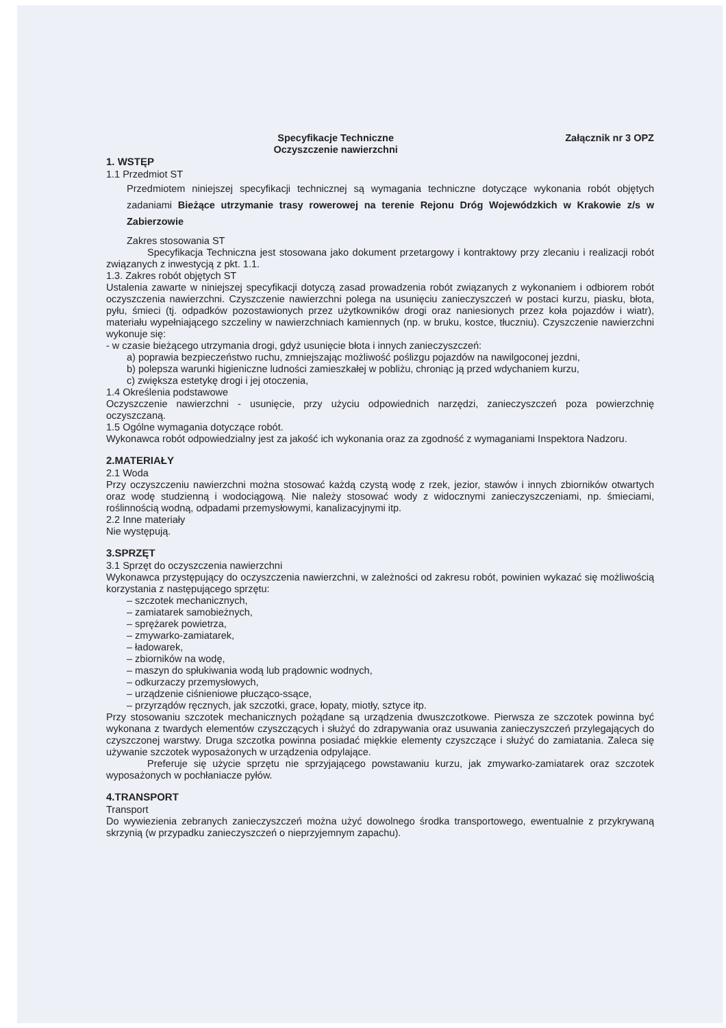Specyfikacje Techniczne
Oczyszczenie nawierzchni Załącznik nr 3 OPZ
1. WSTĘP
1.1 Przedmiot ST
Przedmiotem niniejszej specyfikacji technicznej są wymagania techniczne dotyczące wykonania robót objętych zadaniami Bieżące utrzymanie trasy rowerowej na terenie Rejonu Dróg Wojewódzkich w Krakowie z/s w Zabierzowie
Zakres stosowania ST
Specyfikacja Techniczna jest stosowana jako dokument przetargowy i kontraktowy przy zlecaniu i realizacji robót związanych z inwestycją z pkt. 1.1.
1.3. Zakres robót objętych ST
Ustalenia zawarte w niniejszej specyfikacji dotyczą zasad prowadzenia robót związanych z wykonaniem i odbiorem robót oczyszczenia nawierzchni. Czyszczenie nawierzchni polega na usunięciu zanieczyszczeń w postaci kurzu, piasku, błota, pyłu, śmieci (tj. odpadków pozostawionych przez użytkowników drogi oraz naniesionych przez koła pojazdów i wiatr), materiału wypełniającego szczeliny w nawierzchniach kamiennych (np. w bruku, kostce, tłuczniu). Czyszczenie nawierzchni wykonuje się:
- w czasie bieżącego utrzymania drogi, gdyż usunięcie błota i innych zanieczyszczeń:
a) poprawia bezpieczeństwo ruchu, zmniejszając możliwość poślizgu pojazdów na nawilgoconej jezdni,
b) polepsza warunki higieniczne ludności zamieszkałej w pobliżu, chroniąc ją przed wdychaniem kurzu,
c) zwiększa estetykę drogi i jej otoczenia,
1.4 Określenia podstawowe
Oczyszczenie nawierzchni - usunięcie, przy użyciu odpowiednich narzędzi, zanieczyszczeń poza powierzchnię oczyszczaną.
1.5 Ogólne wymagania dotyczące robót.
Wykonawca robót odpowiedzialny jest za jakość ich wykonania oraz za zgodność z wymaganiami Inspektora Nadzoru.
2.MATERIAŁY
2.1 Woda
Przy oczyszczeniu nawierzchni można stosować każdą czystą wodę z rzek, jezior, stawów i innych zbiorników otwartych oraz wodę studzienną i wodociągową. Nie należy stosować wody z widocznymi zanieczyszczeniami, np. śmieciami, roślinnością wodną, odpadami przemysłowymi, kanalizacyjnymi itp.
2.2 Inne materiały
Nie występują.
3.SPRZĘT
3.1 Sprzęt do oczyszczenia nawierzchni
Wykonawca przystępujący do oczyszczenia nawierzchni, w zależności od zakresu robót, powinien wykazać się możliwością korzystania z następującego sprzętu:
– szczotek mechanicznych,
– zamiatarek samobieżnych,
– sprężarek powietrza,
– zmywarko-zamiatarek,
– ładowarek,
– zbiorników na wodę,
– maszyn do spłukiwania wodą lub prądownic wodnych,
– odkurzaczy przemysłowych,
– urządzenie ciśnieniowe płucząco-ssące,
– przyrządów ręcznych, jak szczotki, grace, łopaty, miotły, sztyce itp.
Przy stosowaniu szczotek mechanicznych pożądane są urządzenia dwuszczotkowe. Pierwsza ze szczotek powinna być wykonana z twardych elementów czyszczących i służyć do zdrapywania oraz usuwania zanieczyszczeń przylegających do czyszczonej warstwy. Druga szczotka powinna posiadać miękkie elementy czyszczące i służyć do zamiatania. Zaleca się używanie szczotek wyposażonych w urządzenia odpylające.
Preferuje się użycie sprzętu nie sprzyjającego powstawaniu kurzu, jak zmywarko-zamiatarek oraz szczotek wyposażonych w pochłaniacze pyłów.
4.TRANSPORT
Transport
Do wywiezienia zebranych zanieczyszczeń można użyć dowolnego środka transportowego, ewentualnie z przykrywaną skrzynią (w przypadku zanieczyszczeń o nieprzyjemnym zapachu).